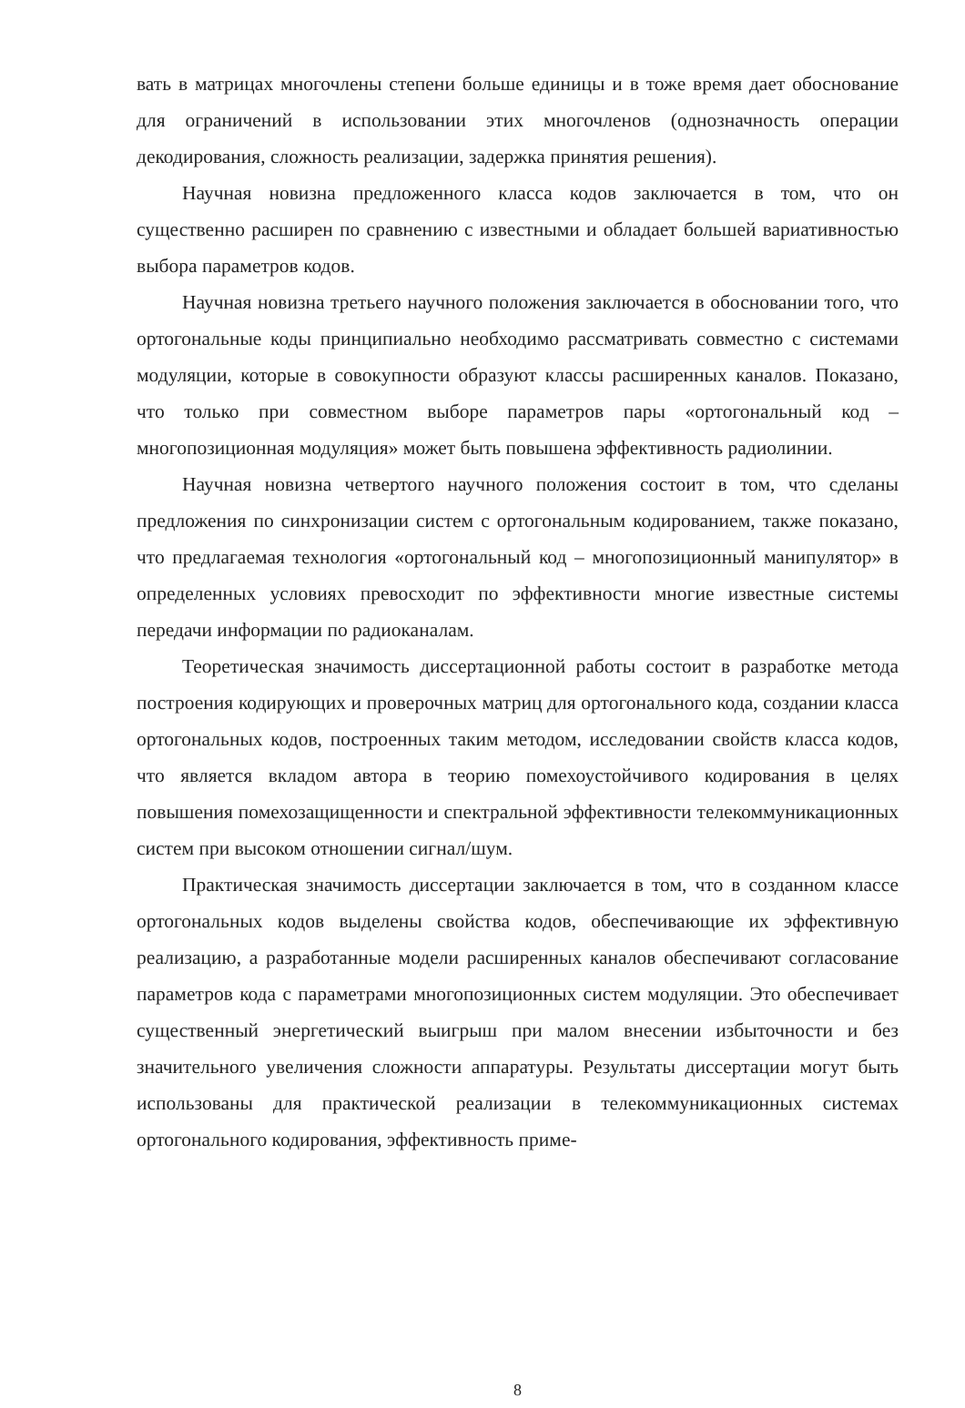вать в матрицах многочлены степени больше единицы и в тоже время дает обоснование для ограничений в использовании этих многочленов (однозначность операции декодирования, сложность реализации, задержка принятия решения).
Научная новизна предложенного класса кодов заключается в том, что он существенно расширен по сравнению с известными и обладает большей вариативностью выбора параметров кодов.
Научная новизна третьего научного положения заключается в обосновании того, что ортогональные коды принципиально необходимо рассматривать совместно с системами модуляции, которые в совокупности образуют классы расширенных каналов. Показано, что только при совместном выборе параметров пары «ортогональный код – многопозиционная модуляция» может быть повышена эффективность радиолинии.
Научная новизна четвертого научного положения состоит в том, что сделаны предложения по синхронизации систем с ортогональным кодированием, также показано, что предлагаемая технология «ортогональный код – многопозиционный манипулятор» в определенных условиях превосходит по эффективности многие известные системы передачи информации по радиоканалам.
Теоретическая значимость диссертационной работы состоит в разработке метода построения кодирующих и проверочных матриц для ортогонального кода, создании класса ортогональных кодов, построенных таким методом, исследовании свойств класса кодов, что является вкладом автора в теорию помехоустойчивого кодирования в целях повышения помехозащищенности и спектральной эффективности телекоммуникационных систем при высоком отношении сигнал/шум.
Практическая значимость диссертации заключается в том, что в созданном классе ортогональных кодов выделены свойства кодов, обеспечивающие их эффективную реализацию, а разработанные модели расширенных каналов обеспечивают согласование параметров кода с параметрами многопозиционных систем модуляции. Это обеспечивает существенный энергетический выигрыш при малом внесении избыточности и без значительного увеличения сложности аппаратуры. Результаты диссертации могут быть использованы для практической реализации в телекоммуникационных системах ортогонального кодирования, эффективность приме-
8